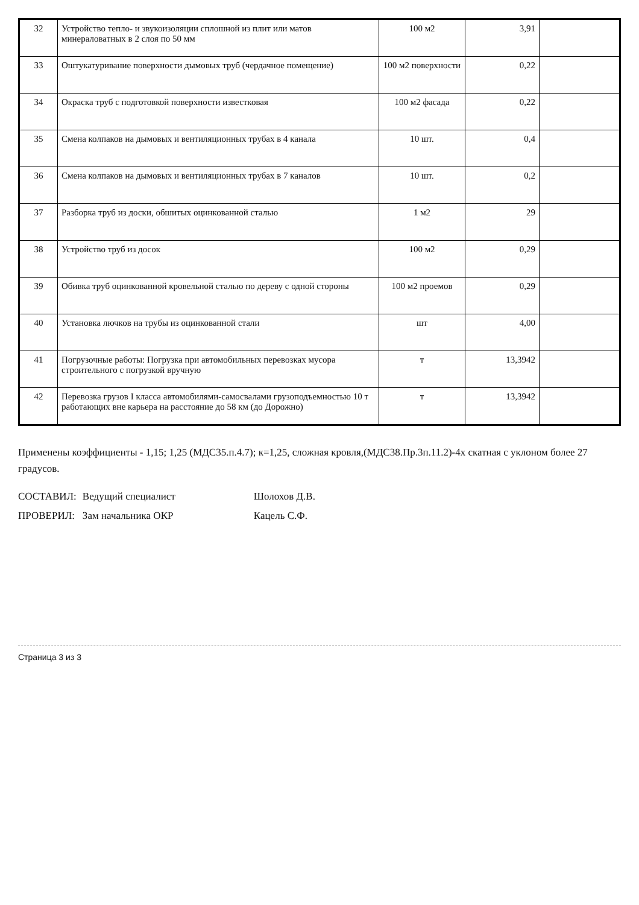| 32 | Устройство тепло- и звукоизоляции сплошной из плит или матов минераловатных в 2 слоя по 50 мм | 100 м2 | 3,91 | |
| 33 | Оштукатуривание поверхности дымовых труб (чердачное помещение) | 100 м2 поверхности | 0,22 | |
| 34 | Окраска труб с подготовкой поверхности известковая | 100 м2 фасада | 0,22 | |
| 35 | Смена колпаков на дымовых и вентиляционных трубах в 4 канала | 10 шт. | 0,4 | |
| 36 | Смена колпаков на дымовых и вентиляционных трубах в 7 каналов | 10 шт. | 0,2 | |
| 37 | Разборка труб из доски, обшитых оцинкованной сталью | 1 м2 | 29 | |
| 38 | Устройство труб из досок | 100 м2 | 0,29 | |
| 39 | Обивка труб оцинкованной кровельной сталью по дереву с одной стороны | 100 м2 проемов | 0,29 | |
| 40 | Установка лючков на трубы из оцинкованной стали | шт | 4,00 | |
| 41 | Погрузочные работы: Погрузка при автомобильных перевозках мусора строительного с погрузкой вручную | т | 13,3942 | |
| 42 | Перевозка грузов I класса автомобилями-самосвалами грузоподъемностью 10 т работающих вне карьера на расстояние до 58 км (до Дорожно) | т | 13,3942 | |
Применены коэффициенты - 1,15; 1,25 (МДС35.п.4.7); к=1,25, сложная кровля,(МДС38.Пр.3п.11.2)-4х скатная с уклоном более 27 градусов.
| СОСТАВИЛ: | Ведущий специалист | Шолохов Д.В. |
| ПРОВЕРИЛ: | Зам начальника ОКР | Кацель С.Ф. |
Страница 3 из 3